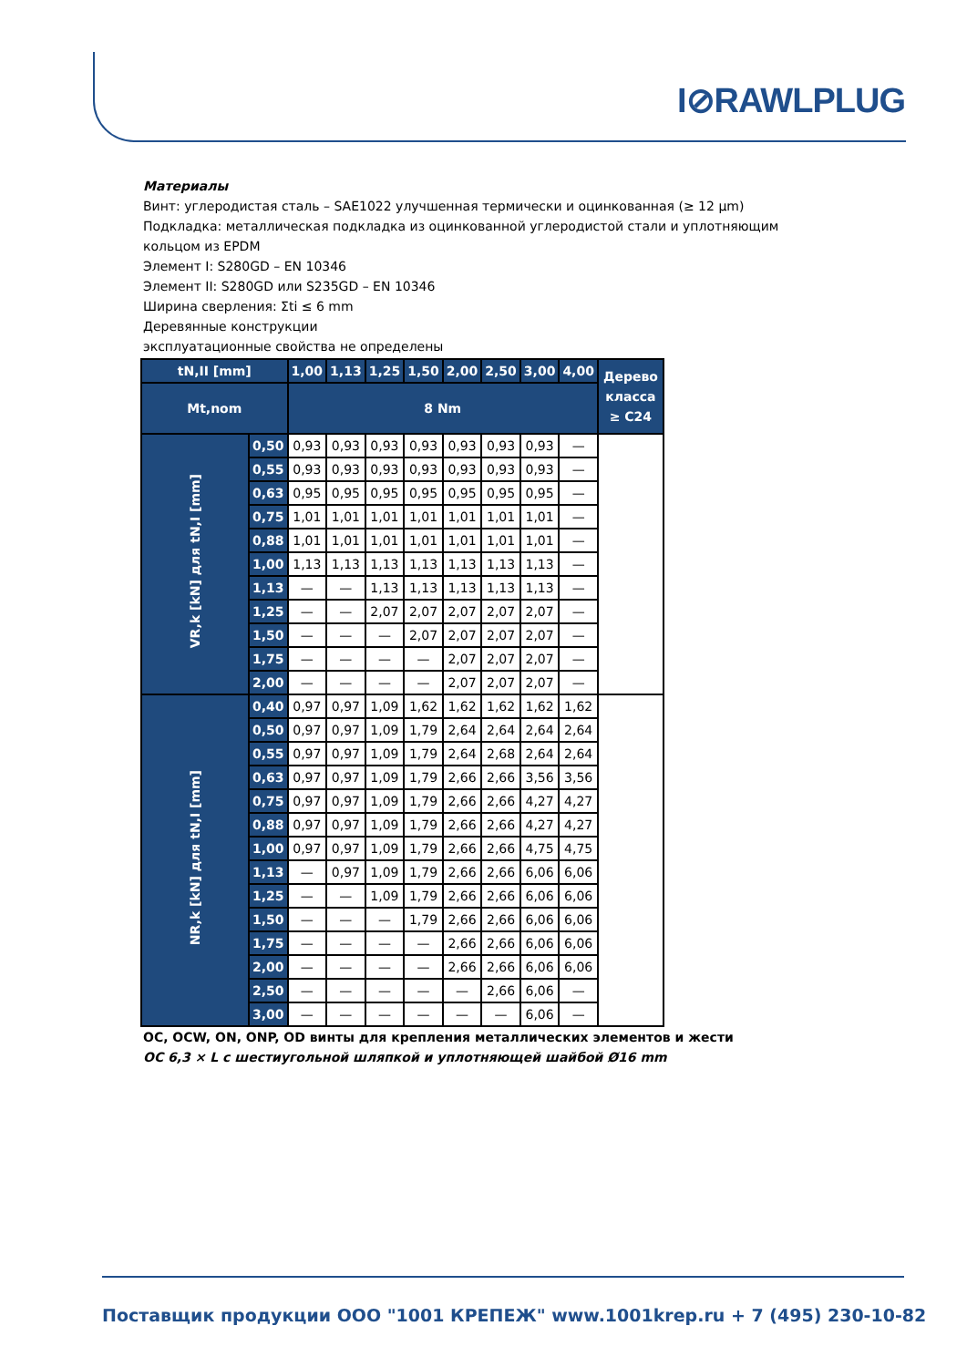I⊘RAWLPLUG
Материалы
Винт: углеродистая сталь – SAE1022 улучшенная термически и оцинкованная (≥ 12 µm)
Подкладка: металлическая подкладка из оцинкованной углеродистой стали и уплотняющим кольцом из EPDM
Элемент I: S280GD – EN 10346
Элемент II: S280GD или S235GD – EN 10346
Ширина сверления: Σti ≤ 6 mm
Деревянные конструкции
эксплуатационные свойства не определены
| tN,II [mm] | | 1,00 | 1,13 | 1,25 | 1,50 | 2,00 | 2,50 | 3,00 | 4,00 | Дерево класса ≥ C24 |
| --- | --- | --- | --- | --- | --- | --- | --- | --- | --- | --- |
| Mt,nom | | 8 Nm | | | | | | | | |
| VR,k [kN] для tN,I [mm] | 0,50 | 0,93 | 0,93 | 0,93 | 0,93 | 0,93 | 0,93 | 0,93 | — | |
| | 0,55 | 0,93 | 0,93 | 0,93 | 0,93 | 0,93 | 0,93 | 0,93 | — | |
| | 0,63 | 0,95 | 0,95 | 0,95 | 0,95 | 0,95 | 0,95 | 0,95 | — | |
| | 0,75 | 1,01 | 1,01 | 1,01 | 1,01 | 1,01 | 1,01 | 1,01 | — | |
| | 0,88 | 1,01 | 1,01 | 1,01 | 1,01 | 1,01 | 1,01 | 1,01 | — | |
| | 1,00 | 1,13 | 1,13 | 1,13 | 1,13 | 1,13 | 1,13 | 1,13 | — | |
| | 1,13 | — | — | 1,13 | 1,13 | 1,13 | 1,13 | 1,13 | — | |
| | 1,25 | — | — | 2,07 | 2,07 | 2,07 | 2,07 | 2,07 | — | |
| | 1,50 | — | — | — | 2,07 | 2,07 | 2,07 | 2,07 | — | |
| | 1,75 | — | — | — | — | 2,07 | 2,07 | 2,07 | — | |
| | 2,00 | — | — | — | — | 2,07 | 2,07 | 2,07 | — | |
| NR,k [kN] для tN,I [mm] | 0,40 | 0,97 | 0,97 | 1,09 | 1,62 | 1,62 | 1,62 | 1,62 | 1,62 | |
| | 0,50 | 0,97 | 0,97 | 1,09 | 1,79 | 2,64 | 2,64 | 2,64 | 2,64 | |
| | 0,55 | 0,97 | 0,97 | 1,09 | 1,79 | 2,64 | 2,68 | 2,64 | 2,64 | |
| | 0,63 | 0,97 | 0,97 | 1,09 | 1,79 | 2,66 | 2,66 | 3,56 | 3,56 | |
| | 0,75 | 0,97 | 0,97 | 1,09 | 1,79 | 2,66 | 2,66 | 4,27 | 4,27 | |
| | 0,88 | 0,97 | 0,97 | 1,09 | 1,79 | 2,66 | 2,66 | 4,27 | 4,27 | |
| | 1,00 | 0,97 | 0,97 | 1,09 | 1,79 | 2,66 | 2,66 | 4,75 | 4,75 | |
| | 1,13 | — | 0,97 | 1,09 | 1,79 | 2,66 | 2,66 | 6,06 | 6,06 | |
| | 1,25 | — | — | 1,09 | 1,79 | 2,66 | 2,66 | 6,06 | 6,06 | |
| | 1,50 | — | — | — | 1,79 | 2,66 | 2,66 | 6,06 | 6,06 | |
| | 1,75 | — | — | — | — | 2,66 | 2,66 | 6,06 | 6,06 | |
| | 2,00 | — | — | — | — | 2,66 | 2,66 | 6,06 | 6,06 | |
| | 2,50 | — | — | — | — | — | 2,66 | 6,06 | — | |
| | 3,00 | — | — | — | — | — | — | 6,06 | — | |
OC, OCW, ON, ONP, OD винты для крепления металлических элементов и жести
OC 6,3 × L с шестиугольной шляпкой и уплотняющей шайбой Ø16 mm
Поставщик продукции ООО "1001 КРЕПЕЖ" www.1001krep.ru + 7 (495) 230-10-82